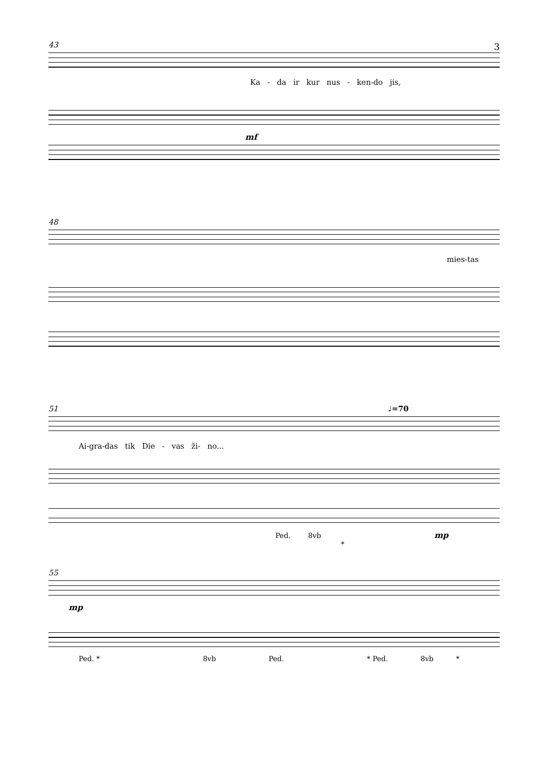3
43
Ka - da ir kur nus - ken-do jis,
mf
48
mies-tas
51 ♩=70
Ai-gra-das tik Die - vas ži- no...
Ped. 8vb mp *
55
mp
Ped. * 8vb Ped. * Ped. 8vb *